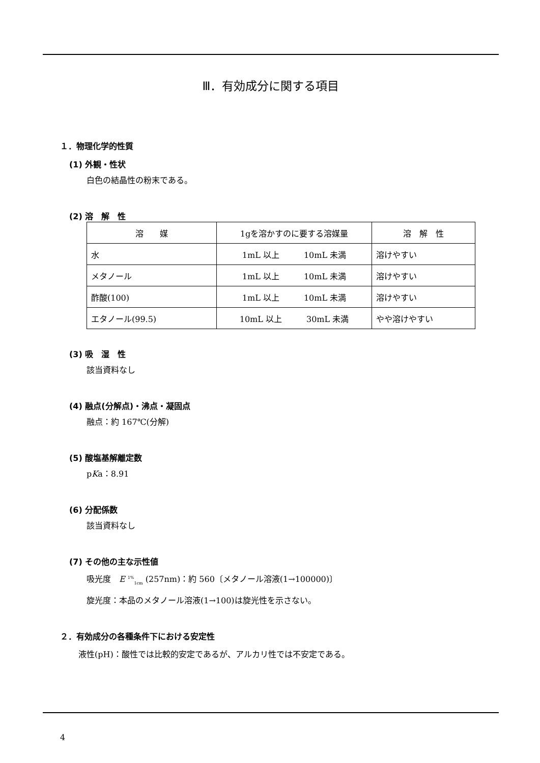Ⅲ．有効成分に関する項目
１．物理化学的性質
(1) 外観・性状
白色の結晶性の粉末である。
(2) 溶　解　性
| 溶 媒 | 1gを溶かすのに要する溶媒量 | 溶 解 性 |
| --- | --- | --- |
| 水 | 1mL 以上 10mL 未満 | 溶けやすい |
| メタノール | 1mL 以上 10mL 未満 | 溶けやすい |
| 酢酸(100) | 1mL 以上 10mL 未満 | 溶けやすい |
| エタノール(99.5) | 10mL 以上 30mL 未満 | やや溶けやすい |
(3) 吸　湿　性
該当資料なし
(4) 融点(分解点)・沸点・凝固点
融点：約 167℃(分解)
(5) 酸塩基解離定数
pKa：8.91
(6) 分配係数
該当資料なし
(7) その他の主な示性値
吸光度　E <sup>1%</sup><sub>1cm</sub> (257nm)：約 560〔メタノール溶液(1→100000)〕
旋光度：本品のメタノール溶液(1→100)は旋光性を示さない。
２．有効成分の各種条件下における安定性
液性(pH)：酸性では比較的安定であるが、アルカリ性では不安定である。
4